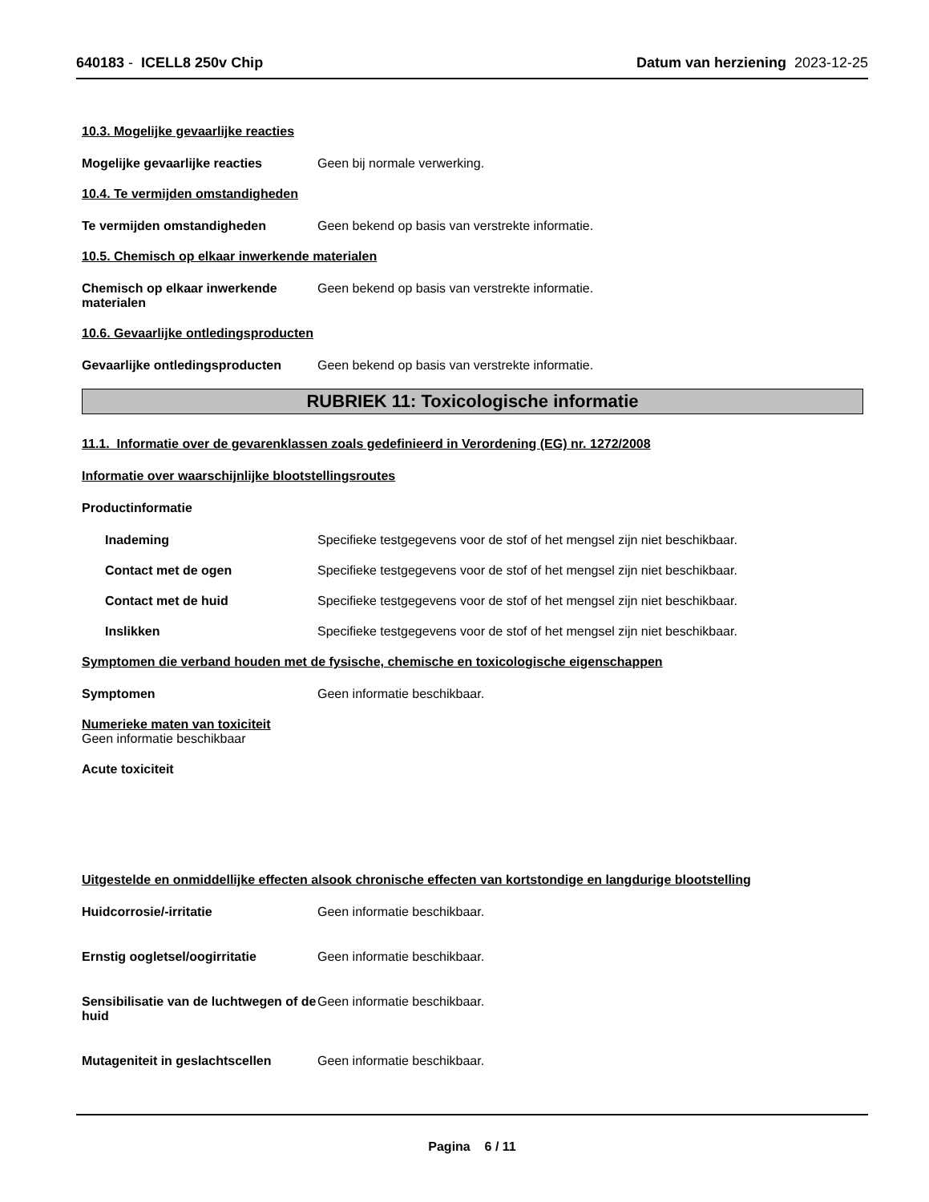640183 - ICELL8 250v Chip Datum van herziening 2023-12-25
10.3. Mogelijke gevaarlijke reacties
Mogelijke gevaarlijke reacties Geen bij normale verwerking.
10.4. Te vermijden omstandigheden
Te vermijden omstandigheden Geen bekend op basis van verstrekte informatie.
10.5. Chemisch op elkaar inwerkende materialen
Chemisch op elkaar inwerkende materialen
Geen bekend op basis van verstrekte informatie.
10.6. Gevaarlijke ontledingsproducten
Gevaarlijke ontledingsproducten
Geen bekend op basis van verstrekte informatie.
RUBRIEK 11: Toxicologische informatie
11.1. Informatie over de gevarenklassen zoals gedefinieerd in Verordening (EG) nr. 1272/2008
Informatie over waarschijnlijke blootstellingsroutes
Productinformatie
Inademing Specifieke testgegevens voor de stof of het mengsel zijn niet beschikbaar.
Contact met de ogen Specifieke testgegevens voor de stof of het mengsel zijn niet beschikbaar.
Contact met de huid Specifieke testgegevens voor de stof of het mengsel zijn niet beschikbaar.
Inslikken Specifieke testgegevens voor de stof of het mengsel zijn niet beschikbaar.
Symptomen die verband houden met de fysische, chemische en toxicologische eigenschappen
Symptomen Geen informatie beschikbaar.
Numerieke maten van toxiciteit
Geen informatie beschikbaar
Acute toxiciteit
Uitgestelde en onmiddellijke effecten alsook chronische effecten van kortstondige en langdurige blootstelling
Huidcorrosie/-irritatie Geen informatie beschikbaar.
Ernstig oogletsel/oogirritatie Geen informatie beschikbaar.
Sensibilisatie van de luchtwegen of de huid
Geen informatie beschikbaar.
Mutageniteit in geslachtscellen
Geen informatie beschikbaar.
Pagina 6 / 11